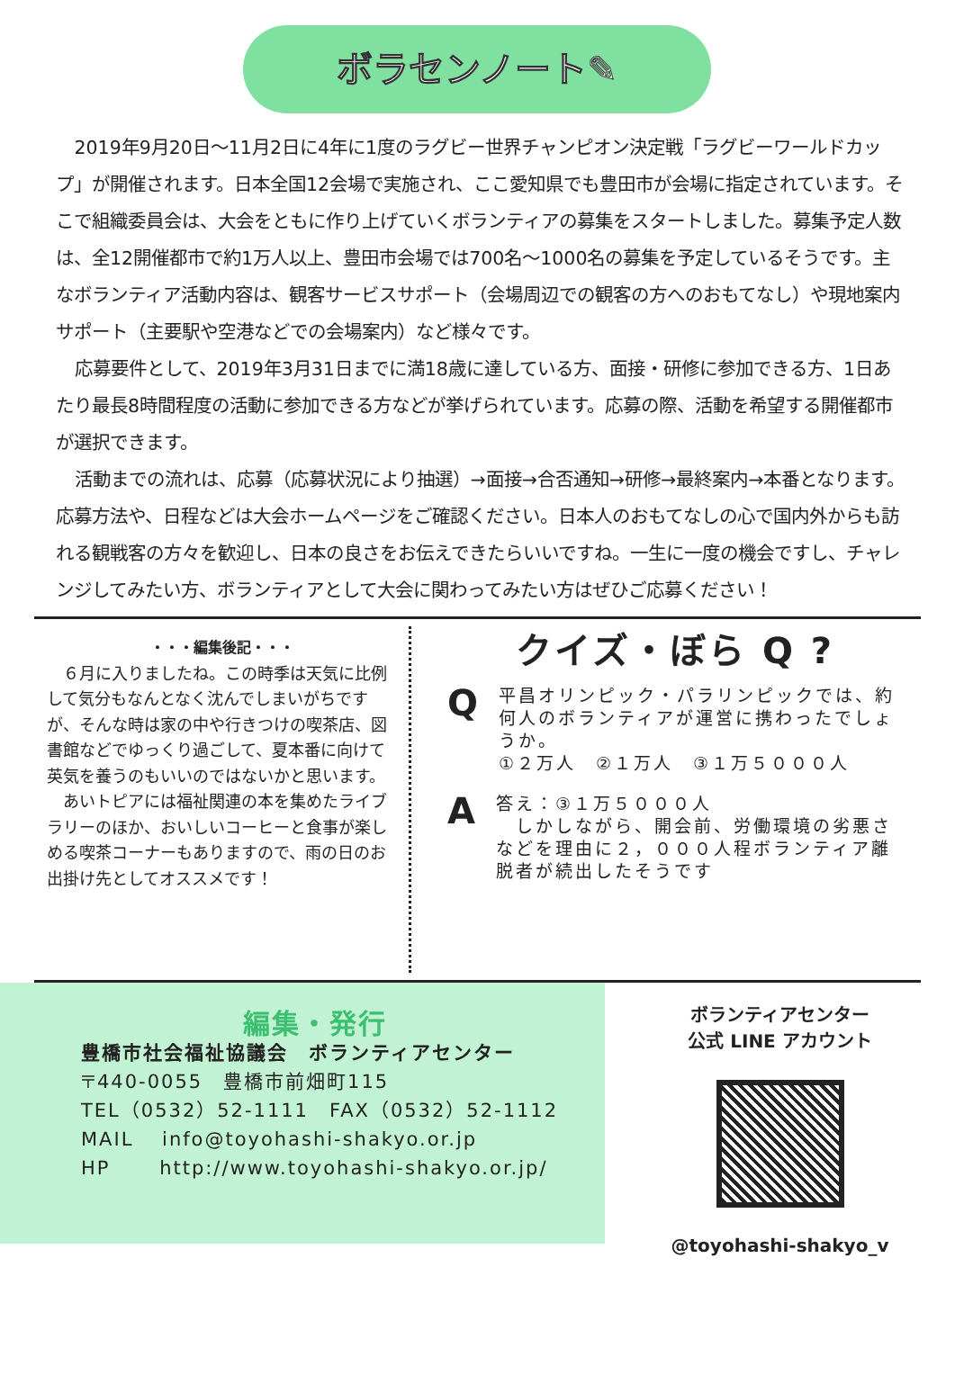ボラセンノート✎
2019年9月20日～11月2日に4年に1度のラグビー世界チャンピオン決定戦「ラグビーワールドカップ」が開催されます。日本全国12会場で実施され、ここ愛知県でも豊田市が会場に指定されています。そこで組織委員会は、大会をともに作り上げていくボランティアの募集をスタートしました。募集予定人数は、全12開催都市で約1万人以上、豊田市会場では700名～1000名の募集を予定しているそうです。主なボランティア活動内容は、観客サービスサポート（会場周辺での観客の方へのおもてなし）や現地案内サポート（主要駅や空港などでの会場案内）など様々です。
応募要件として、2019年3月31日までに満18歳に達している方、面接・研修に参加できる方、1日あたり最長8時間程度の活動に参加できる方などが挙げられています。応募の際、活動を希望する開催都市が選択できます。
活動までの流れは、応募（応募状況により抽選）→面接→合否通知→研修→最終案内→本番となります。応募方法や、日程などは大会ホームページをご確認ください。日本人のおもてなしの心で国内外からも訪れる観戦客の方々を歓迎し、日本の良さをお伝えできたらいいですね。一生に一度の機会ですし、チャレンジしてみたい方、ボランティアとして大会に関わってみたい方はぜひご応募ください！
・・・編集後記・・・
６月に入りましたね。この時季は天気に比例して気分もなんとなく沈んでしまいがちですが、そんな時は家の中や行きつけの喫茶店、図書館などでゆっくり過ごして、夏本番に向けて英気を養うのもいいのではないかと思います。
あいトピアには福祉関連の本を集めたライブラリーのほか、おいしいコーヒーと食事が楽しめる喫茶コーナーもありますので、雨の日のお出掛け先としてオススメです！
クイズ・ぼら Q ?
Q
平昌オリンピック・パラリンピックでは、約何人のボランティアが運営に携わったでしょうか。
①２万人　②１万人　③１万５０００人
A
答え：③１万５０００人
　しかしながら、開会前、労働環境の劣悪さなどを理由に２，０００人程ボランティア離脱者が続出したそうです
編集・発行
豊橋市社会福祉協議会　ボランティアセンター
〒440-0055　豊橋市前畑町115
TEL（0532）52-1111　FAX（0532）52-1112
MAIL　 info@toyohashi-shakyo.or.jp
HP　　 http://www.toyohashi-shakyo.or.jp/
ボランティアセンター
公式 LINE アカウント
@toyohashi-shakyo_v